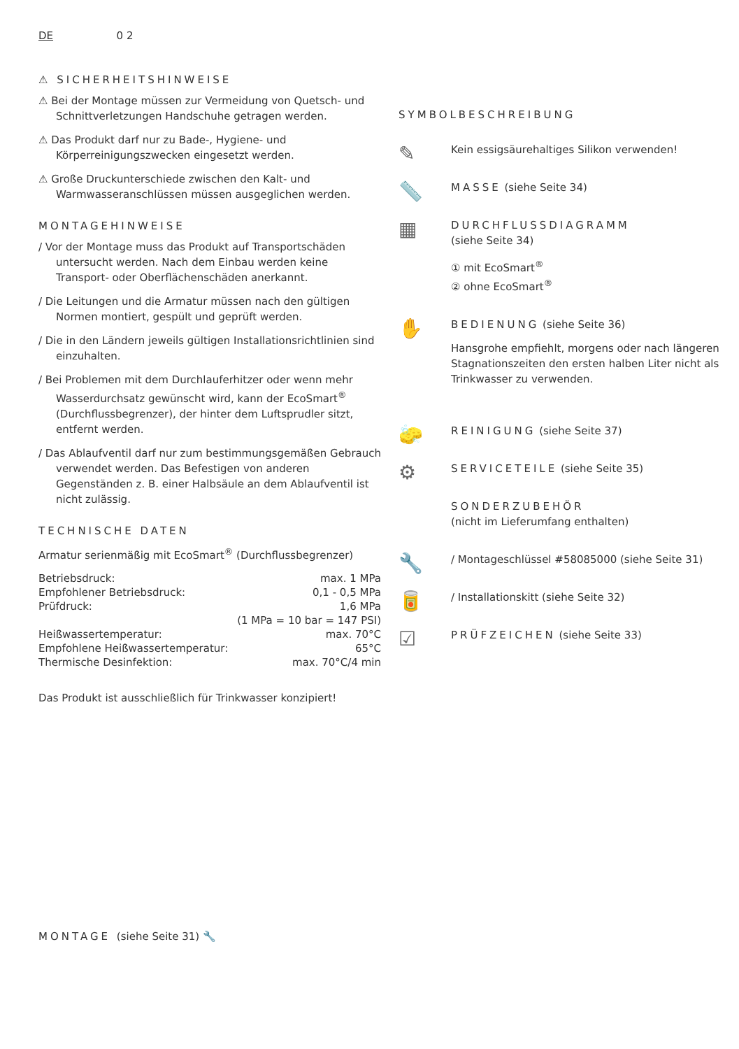DE 0 2
⚠ SICHERHEITSHINWEISE
⚠ Bei der Montage müssen zur Vermeidung von Quetsch- und Schnittverletzungen Handschuhe getragen werden.
⚠ Das Produkt darf nur zu Bade-, Hygiene- und Körperreinigungszwecken eingesetzt werden.
⚠ Große Druckunterschiede zwischen den Kalt- und Warmwasseranschlüssen müssen ausgeglichen werden.
MONTAGEHINWEISE
/ Vor der Montage muss das Produkt auf Transportschäden untersucht werden. Nach dem Einbau werden keine Transport- oder Oberflächenschäden anerkannt.
/ Die Leitungen und die Armatur müssen nach den gültigen Normen montiert, gespült und geprüft werden.
/ Die in den Ländern jeweils gültigen Installationsrichtlinien sind einzuhalten.
/ Bei Problemen mit dem Durchlauferhitzer oder wenn mehr Wasserdurchsatz gewünscht wird, kann der EcoSmart<sup>®</sup> (Durchflussbegrenzer), der hinter dem Luftsprudler sitzt, entfernt werden.
/ Das Ablaufventil darf nur zum bestimmungsgemäßen Gebrauch verwendet werden. Das Befestigen von anderen Gegenständen z. B. einer Halbsäule an dem Ablaufventil ist nicht zulässig.
TECHNISCHE DATEN
Armatur serienmäßig mit EcoSmart<sup>®</sup> (Durchflussbegrenzer)
| Betriebsdruck: | max. 1 MPa |
| Empfohlener Betriebsdruck: | 0,1 - 0,5 MPa |
| Prüfdruck: | 1,6 MPa |
| | (1 MPa = 10 bar = 147 PSI) |
| Heißwassertemperatur: | max. 70°C |
| Empfohlene Heißwassertemperatur: | 65°C |
| Thermische Desinfektion: | max. 70°C/4 min |
Das Produkt ist ausschließlich für Trinkwasser konzipiert!
SYMBOLBESCHREIBUNG
✎
Kein essigsäurehaltiges Silikon verwenden!
📏
MASSE (siehe Seite 34)
▦
DURCHFLUSSDIAGRAMM
(siehe Seite 34)
① mit EcoSmart<sup>®</sup>
② ohne EcoSmart<sup>®</sup>
✋
BEDIENUNG (siehe Seite 36)
Hansgrohe empfiehlt, morgens oder nach längeren Stagnationszeiten den ersten halben Liter nicht als Trinkwasser zu verwenden.
🧽
REINIGUNG (siehe Seite 37)
⚙
SERVICETEILE (siehe Seite 35)
SONDERZUBEHÖR
(nicht im Lieferumfang enthalten)
🔧
/ Montageschlüssel #58085000 (siehe Seite 31)
🥫
/ Installationskitt (siehe Seite 32)
☑
PRÜFZEICHEN (siehe Seite 33)
MONTAGE (siehe Seite 31) 🔧